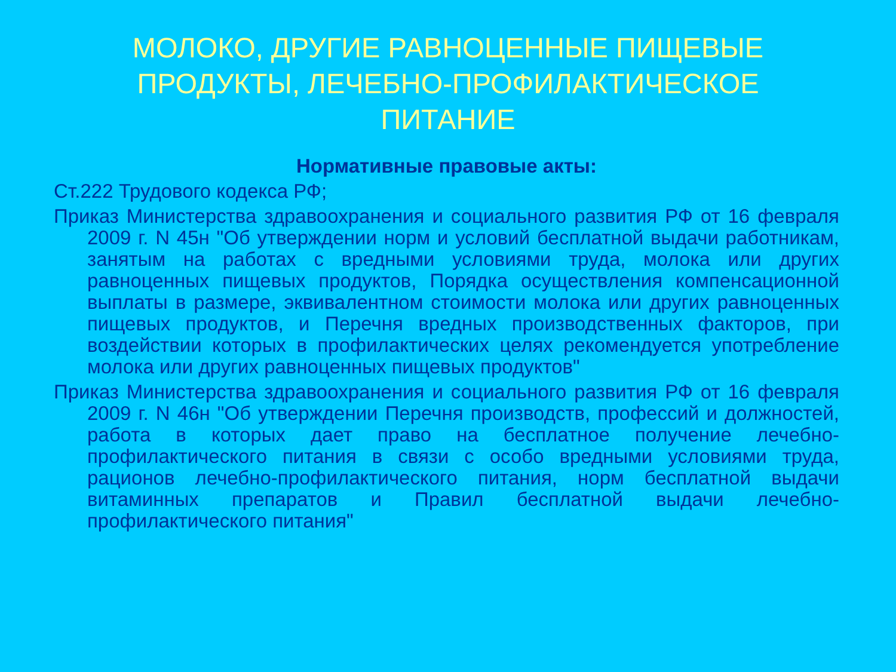МОЛОКО, ДРУГИЕ РАВНОЦЕННЫЕ ПИЩЕВЫЕ ПРОДУКТЫ, ЛЕЧЕБНО-ПРОФИЛАКТИЧЕСКОЕ ПИТАНИЕ
Нормативные правовые акты:
Ст.222 Трудового кодекса РФ;
Приказ Министерства здравоохранения и социального развития РФ от 16 февраля 2009 г. N 45н "Об утверждении норм и условий бесплатной выдачи работникам, занятым на работах с вредными условиями труда, молока или других равноценных пищевых продуктов, Порядка осуществления компенсационной выплаты в размере, эквивалентном стоимости молока или других равноценных пищевых продуктов, и Перечня вредных производственных факторов, при воздействии которых в профилактических целях рекомендуется употребление молока или других равноценных пищевых продуктов"
Приказ Министерства здравоохранения и социального развития РФ от 16 февраля 2009 г. N 46н "Об утверждении Перечня производств, профессий и должностей, работа в которых дает право на бесплатное получение лечебно-профилактического питания в связи с особо вредными условиями труда, рационов лечебно-профилактического питания, норм бесплатной выдачи витаминных препаратов и Правил бесплатной выдачи лечебно-профилактического питания"